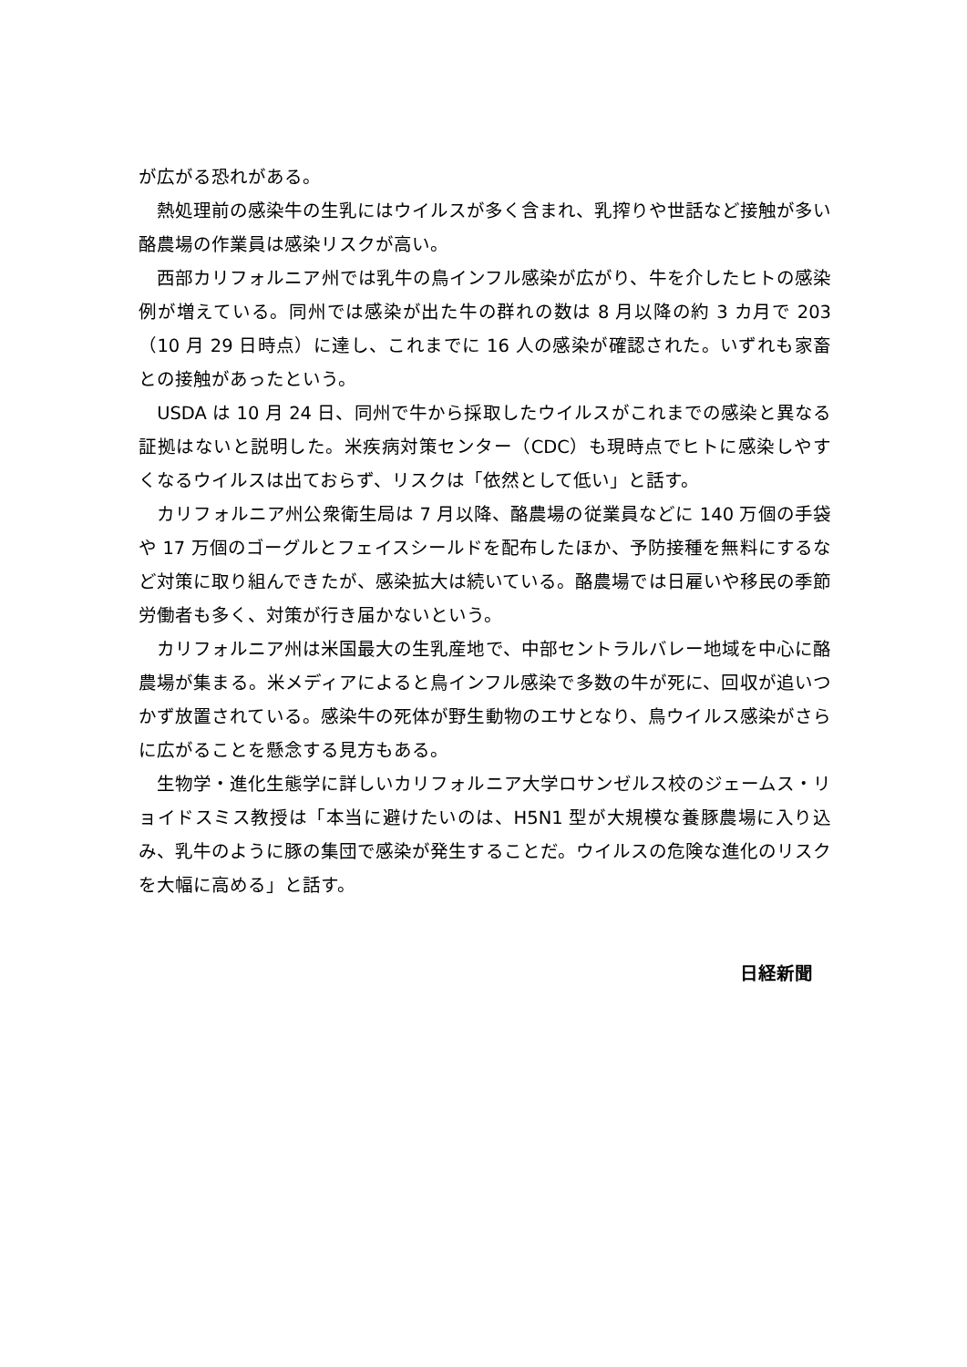が広がる恐れがある。
　熱処理前の感染牛の生乳にはウイルスが多く含まれ、乳搾りや世話など接触が多い酪農場の作業員は感染リスクが高い。
　西部カリフォルニア州では乳牛の鳥インフル感染が広がり、牛を介したヒトの感染例が増えている。同州では感染が出た牛の群れの数は 8 月以降の約 3 カ月で 203（10 月 29 日時点）に達し、これまでに 16 人の感染が確認された。いずれも家畜との接触があったという。
　USDA は 10 月 24 日、同州で牛から採取したウイルスがこれまでの感染と異なる証拠はないと説明した。米疾病対策センター（CDC）も現時点でヒトに感染しやすくなるウイルスは出ておらず、リスクは「依然として低い」と話す。
　カリフォルニア州公衆衛生局は 7 月以降、酪農場の従業員などに 140 万個の手袋や 17 万個のゴーグルとフェイスシールドを配布したほか、予防接種を無料にするなど対策に取り組んできたが、感染拡大は続いている。酪農場では日雇いや移民の季節労働者も多く、対策が行き届かないという。
　カリフォルニア州は米国最大の生乳産地で、中部セントラルバレー地域を中心に酪農場が集まる。米メディアによると鳥インフル感染で多数の牛が死に、回収が追いつかず放置されている。感染牛の死体が野生動物のエサとなり、鳥ウイルス感染がさらに広がることを懸念する見方もある。
　生物学・進化生態学に詳しいカリフォルニア大学ロサンゼルス校のジェームス・リョイドスミス教授は「本当に避けたいのは、H5N1 型が大規模な養豚農場に入り込み、乳牛のように豚の集団で感染が発生することだ。ウイルスの危険な進化のリスクを大幅に高める」と話す。
日経新聞